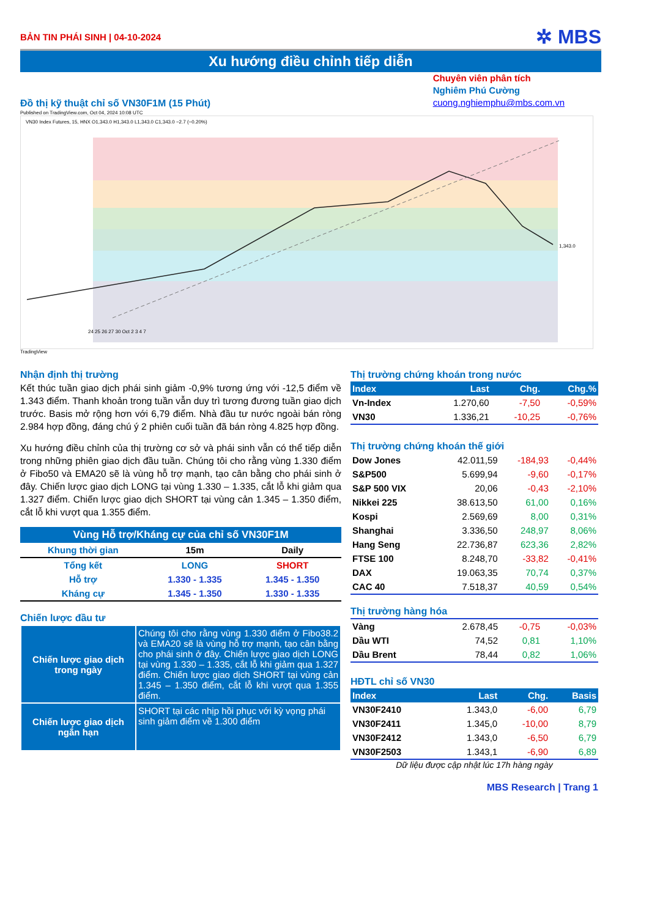BẢN TIN PHÁI SINH | 04-10-2024 ✲ MBS
Xu hướng điều chỉnh tiếp diễn
Đồ thị kỹ thuật chỉ số VN30F1M (15 Phút)
Chuyên viên phân tích
Nghiêm Phú Cường
cuong.nghiemphu@mbs.com.vn
Published on TradingView.com, Oct 04, 2024 10:08 UTC
VN30 Index Futures, 15, HNX O1,343.0 H1,343.0 L1,343.0 C1,343.0 −2.7 (−0.20%)
1,343.0
24 25 26 27 30 Oct 2 3 4 7
TradingView
Nhận định thị trường
Kết thúc tuần giao dịch phái sinh giảm -0,9% tương ứng với -12,5 điểm về 1.343 điểm. Thanh khoản trong tuần vẫn duy trì tương đương tuần giao dịch trước. Basis mở rộng hơn với 6,79 điểm. Nhà đầu tư nước ngoài bán ròng 2.984 hợp đồng, đáng chú ý 2 phiên cuối tuần đã bán ròng 4.825 hợp đồng.
Xu hướng điều chỉnh của thị trường cơ sở và phái sinh vẫn có thể tiếp diễn trong những phiên giao dịch đầu tuần. Chúng tôi cho rằng vùng 1.330 điểm ở Fibo50 và EMA20 sẽ là vùng hỗ trợ mạnh, tạo cân bằng cho phái sinh ở đây. Chiến lược giao dịch LONG tại vùng 1.330 – 1.335, cắt lỗ khi giảm qua 1.327 điểm. Chiến lược giao dịch SHORT tại vùng cản 1.345 – 1.350 điểm, cắt lỗ khi vượt qua 1.355 điểm.
| Vùng Hỗ trợ/Kháng cự của chỉ số VN30F1M | | |
| Khung thời gian | 15m | Daily |
| Tổng kết | LONG | SHORT |
| Hỗ trợ | 1.330 - 1.335 | 1.345 - 1.350 |
| Kháng cự | 1.345 - 1.350 | 1.330 - 1.335 |
Chiến lược đầu tư
| Chiến lược giao dịch trong ngày | Chúng tôi cho rằng vùng 1.330 điểm ở Fibo38.2 và EMA20 sẽ là vùng hỗ trợ mạnh, tạo cân bằng cho phái sinh ở đây. Chiến lược giao dịch LONG tại vùng 1.330 – 1.335, cắt lỗ khi giảm qua 1.327 điểm. Chiến lược giao dịch SHORT tại vùng cản 1.345 – 1.350 điểm, cắt lỗ khi vượt qua 1.355 điểm. |
| Chiến lược giao dịch ngắn hạn | SHORT tại các nhịp hồi phục với kỳ vọng phái sinh giảm điểm về 1.300 điểm |
Thị trường chứng khoán trong nước
| Index | Last | Chg. | Chg.% |
| --- | --- | --- | --- |
| Vn-Index | 1.270,60 | -7,50 | -0,59% |
| VN30 | 1.336,21 | -10,25 | -0,76% |
Thị trường chứng khoán thế giới
| Dow Jones | 42.011,59 | -184,93 | -0,44% |
| S&P500 | 5.699,94 | -9,60 | -0,17% |
| S&P 500 VIX | 20,06 | -0,43 | -2,10% |
| Nikkei 225 | 38.613,50 | 61,00 | 0,16% |
| Kospi | 2.569,69 | 8,00 | 0,31% |
| Shanghai | 3.336,50 | 248,97 | 8,06% |
| Hang Seng | 22.736,87 | 623,36 | 2,82% |
| FTSE 100 | 8.248,70 | -33,82 | -0,41% |
| DAX | 19.063,35 | 70,74 | 0,37% |
| CAC 40 | 7.518,37 | 40,59 | 0,54% |
Thị trường hàng hóa
| Vàng | 2.678,45 | -0,75 | -0,03% |
| Dầu WTI | 74,52 | 0,81 | 1,10% |
| Dầu Brent | 78,44 | 0,82 | 1,06% |
HĐTL chỉ số VN30
| Index | Last | Chg. | Basis |
| --- | --- | --- | --- |
| VN30F2410 | 1.343,0 | -6,00 | 6,79 |
| VN30F2411 | 1.345,0 | -10,00 | 8,79 |
| VN30F2412 | 1.343,0 | -6,50 | 6,79 |
| VN30F2503 | 1.343,1 | -6,90 | 6,89 |
Dữ liệu được cập nhật lúc 17h hàng ngày
MBS Research | Trang 1